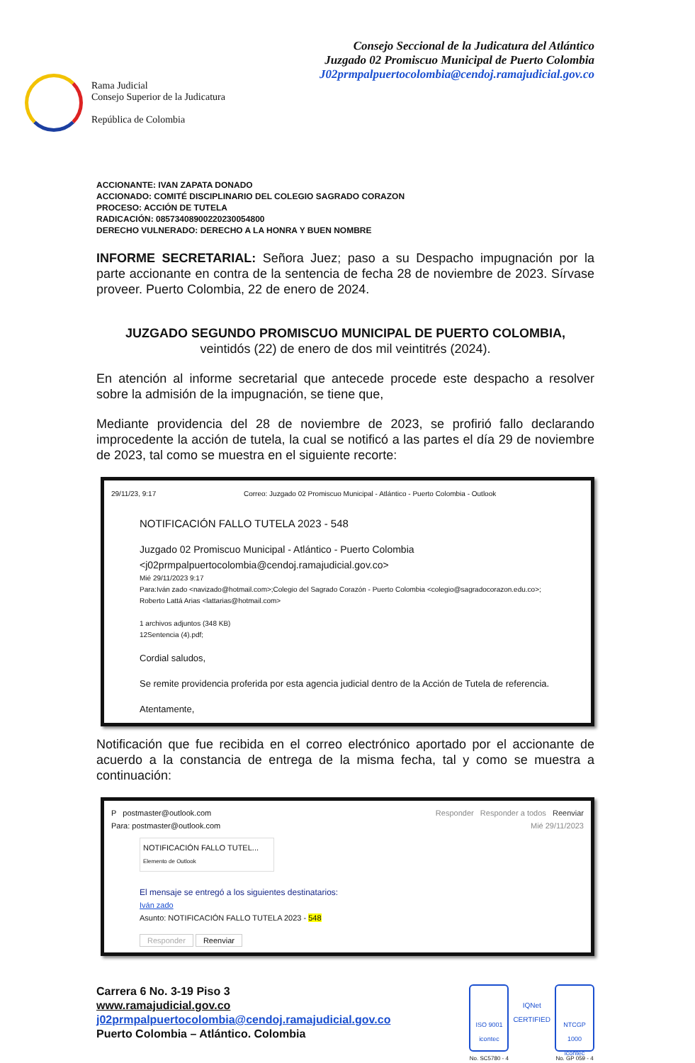Rama Judicial
Consejo Superior de la Judicatura
República de Colombia
Consejo Seccional de la Judicatura del Atlántico
Juzgado 02 Promiscuo Municipal de Puerto Colombia
J02prmpalpuertocolombia@cendoj.ramajudicial.gov.co
ACCIONANTE: IVAN ZAPATA DONADO
ACCIONADO: COMITÉ DISCIPLINARIO DEL COLEGIO SAGRADO CORAZON
PROCESO: ACCIÓN DE TUTELA
RADICACIÓN: 08573408900220230054800
DERECHO VULNERADO: DERECHO A LA HONRA Y BUEN NOMBRE
INFORME SECRETARIAL: Señora Juez; paso a su Despacho impugnación por la parte accionante en contra de la sentencia de fecha 28 de noviembre de 2023. Sírvase proveer. Puerto Colombia, 22 de enero de 2024.
JUZGADO SEGUNDO PROMISCUO MUNICIPAL DE PUERTO COLOMBIA,
veintidós (22) de enero de dos mil veintitrés (2024).
En atención al informe secretarial que antecede procede este despacho a resolver sobre la admisión de la impugnación, se tiene que,
Mediante providencia del 28 de noviembre de 2023, se profirió fallo declarando improcedente la acción de tutela, la cual se notificó a las partes el día 29 de noviembre de 2023, tal como se muestra en el siguiente recorte:
29/11/23, 9:17 Correo: Juzgado 02 Promiscuo Municipal - Atlántico - Puerto Colombia - Outlook
NOTIFICACIÓN FALLO TUTELA 2023 - 548
Juzgado 02 Promiscuo Municipal - Atlántico - Puerto Colombia
<j02prmpalpuertocolombia@cendoj.ramajudicial.gov.co>
Mié 29/11/2023 9:17
Para:Iván zado <navizado@hotmail.com>;Colegio del Sagrado Corazón - Puerto Colombia <colegio@sagradocorazon.edu.co>;
Roberto Lattá Arias <lattarias@hotmail.com>
1 archivos adjuntos (348 KB)
12Sentencia (4).pdf;
Cordial saludos,
Se remite providencia proferida por esta agencia judicial dentro de la Acción de Tutela de referencia.
Atentamente,
Notificación que fue recibida en el correo electrónico aportado por el accionante de acuerdo a la constancia de entrega de la misma fecha, tal y como se muestra a continuación:
P postmaster@outlook.com
Para: postmaster@outlook.com
Responder Responder a todos Reenviar
Mié 29/11/2023
NOTIFICACIÓN FALLO TUTEL...
Elemento de Outlook
El mensaje se entregó a los siguientes destinatarios:
Iván zado
Asunto: NOTIFICACIÓN FALLO TUTELA 2023 - 548
Responder Reenviar
Carrera 6 No. 3-19 Piso 3
www.ramajudicial.gov.co
j02prmpalpuertocolombia@cendoj.ramajudicial.gov.co
Puerto Colombia – Atlántico. Colombia
ISO 9001
icontec
No. SC5780 - 4
IQNet
CERTIFIED
NTCGP 1000
icontec
No. GP 059 - 4